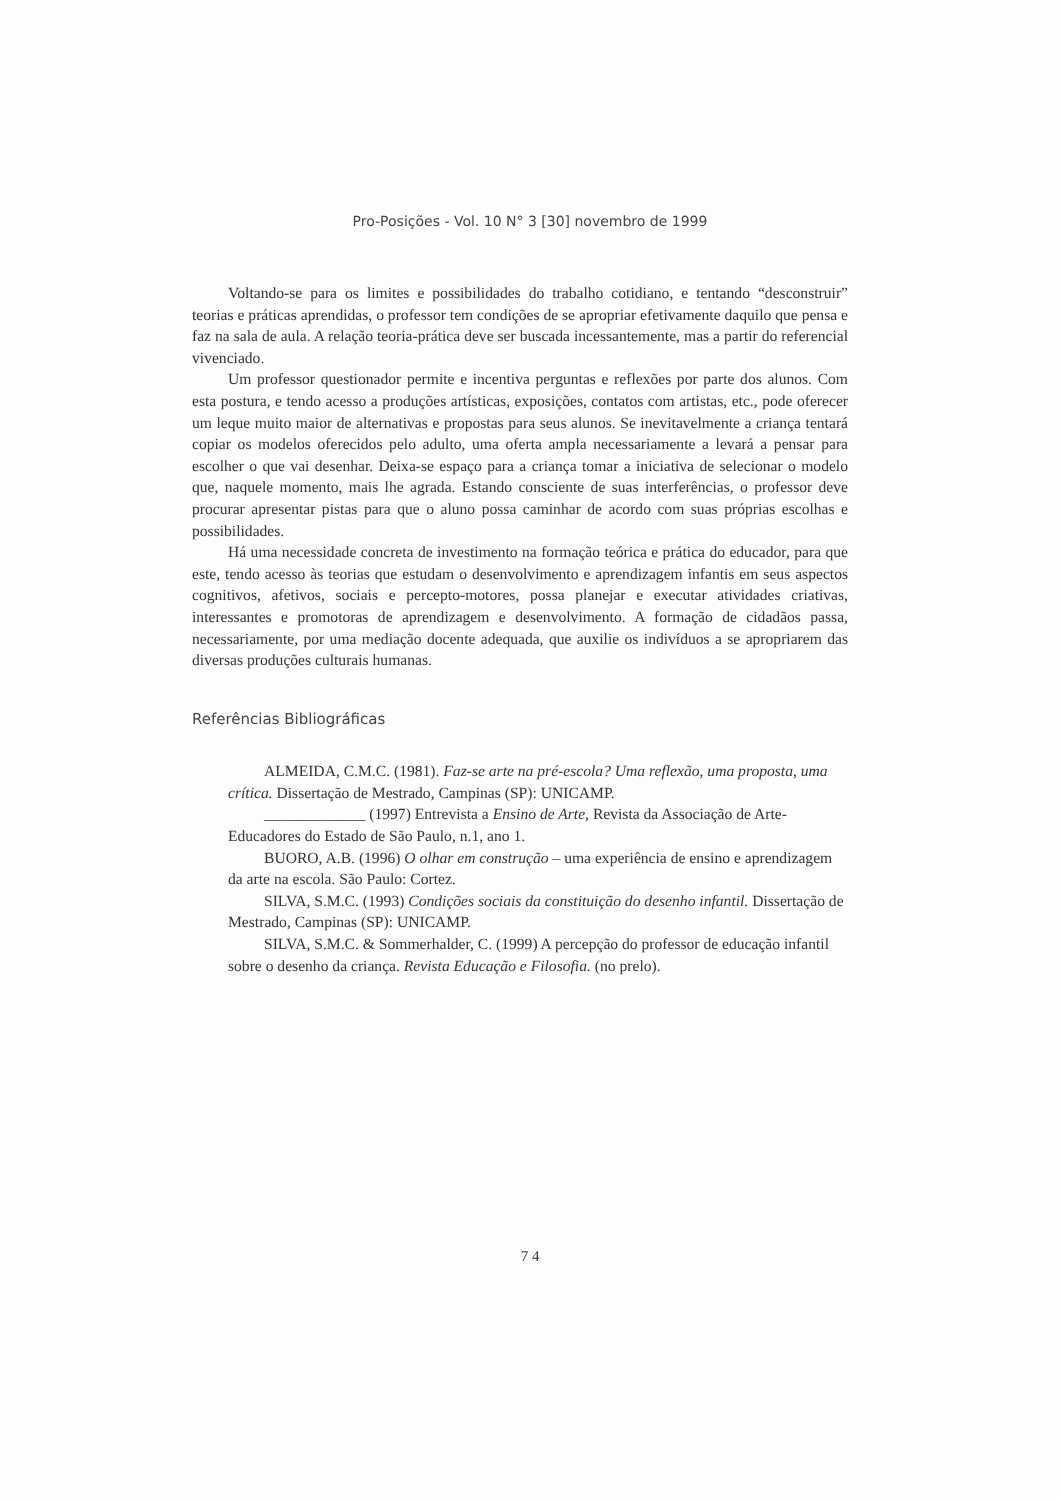Pro-Posições - Vol. 10 N° 3 [30] novembro de 1999
Voltando-se para os limites e possibilidades do trabalho cotidiano, e tentando “desconstruir” teorias e práticas aprendidas, o professor tem condições de se apropriar efetivamente daquilo que pensa e faz na sala de aula. A relação teoria-prática deve ser buscada incessantemente, mas a partir do referencial vivenciado.
Um professor questionador permite e incentiva perguntas e reflexões por parte dos alunos. Com esta postura, e tendo acesso a produções artísticas, exposições, contatos com artistas, etc., pode oferecer um leque muito maior de alternativas e propostas para seus alunos. Se inevitavelmente a criança tentará copiar os modelos oferecidos pelo adulto, uma oferta ampla necessariamente a levará a pensar para escolher o que vai desenhar. Deixa-se espaço para a criança tomar a iniciativa de selecionar o modelo que, naquele momento, mais lhe agrada. Estando consciente de suas interferências, o professor deve procurar apresentar pistas para que o aluno possa caminhar de acordo com suas próprias escolhas e possibilidades.
Há uma necessidade concreta de investimento na formação teórica e prática do educador, para que este, tendo acesso às teorias que estudam o desenvolvimento e aprendizagem infantis em seus aspectos cognitivos, afetivos, sociais e percepto-motores, possa planejar e executar atividades criativas, interessantes e promotoras de aprendizagem e desenvolvimento. A formação de cidadãos passa, necessariamente, por uma mediação docente adequada, que auxilie os indivíduos a se apropriarem das diversas produções culturais humanas.
Referências Bibliográficas
ALMEIDA, C.M.C. (1981). Faz-se arte na pré-escola? Uma reflexão, uma proposta, uma crítica. Dissertação de Mestrado, Campinas (SP): UNICAMP.
_____________ (1997) Entrevista a Ensino de Arte, Revista da Associação de Arte-Educadores do Estado de São Paulo, n.1, ano 1.
BUORO, A.B. (1996) O olhar em construção – uma experiência de ensino e aprendizagem da arte na escola. São Paulo: Cortez.
SILVA, S.M.C. (1993) Condições sociais da constituição do desenho infantil. Dissertação de Mestrado, Campinas (SP): UNICAMP.
SILVA, S.M.C. & Sommerhalder, C. (1999) A percepção do professor de educação infantil sobre o desenho da criança. Revista Educação e Filosofia. (no prelo).
7 4